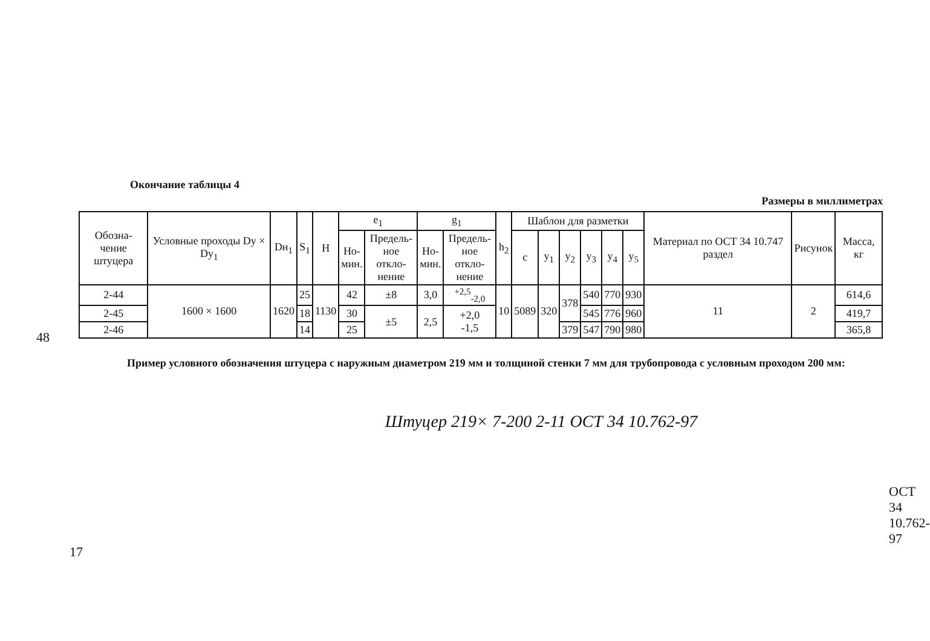48
Окончание таблицы 4
Размеры в миллиметрах
| Обозна- чение штуцера | Условные проходы Dу × Dу<sub>1</sub> | Dн<sub>1</sub> | S<sub>1</sub> | H | e<sub>1</sub> | | g<sub>1</sub> | | h<sub>2</sub> | Шаблон для разметки | | | | | | Материал по ОСТ 34 10.747 раздел | Рисунок | Масса, кг |
| --- | --- | --- | --- | --- | --- | --- | --- | --- | --- | --- | --- | --- | --- | --- | --- | --- | --- | --- |
| | | | | | Но- мин. | Предель- ное откло- нение | Но- мин. | Предель- ное откло- нение | | c | y<sub>1</sub> | y<sub>2</sub> | y<sub>3</sub> | y<sub>4</sub> | y<sub>5</sub> | | | |
| 2-44 | 1600 × 1600 | 1620 | 25 | 1130 | 42 | ±8 | 3,0 | <sup>+2,5</sup><sub>-2,0</sub> | 10 | 5089 | 320 | 378 | 540 | 770 | 930 | 11 | 2 | 614,6 |
| 2-45 | | | 18 | | 30 | ±5 | 2,5 | +2,0 -1,5 | | | | | 545 | 776 | 960 | | | 419,7 |
| 2-46 | | | 14 | | 25 | | | | | | | 379 | 547 | 790 | 980 | | | 365,8 |
Пример условного обозначения штуцера с наружным диаметром 219 мм и толщиной стенки 7 мм для трубопровода с условным проходом 200 мм:
Штуцер 219× 7-200 2-11 ОСТ 34 10.762-97
17
ОСТ 34 10.762-97